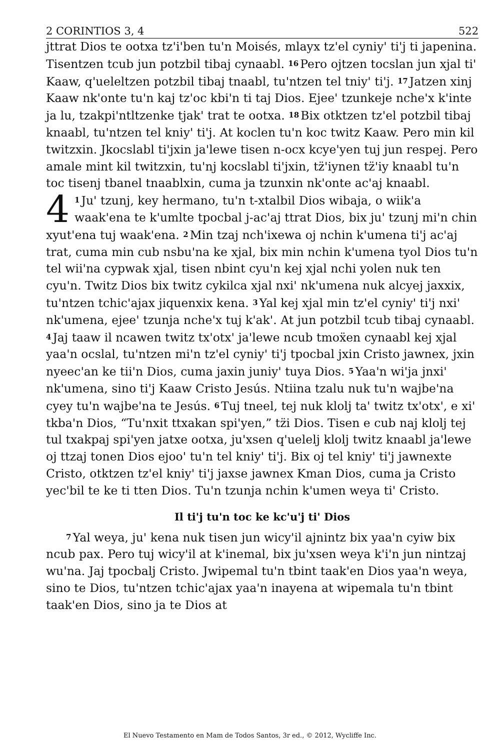2 CORINTIOS 3, 4 522
jttrat Dios te ootxa tz'i'ben tu'n Moisés, mlayx tz'el cyniy' ti'j ti japenina. Tisentzen tcub jun potzbil tibaj cynaabl. <sup>16</sup>Pero ojtzen tocslan jun xjal ti' Kaaw, q'ueleltzen potzbil tibaj tnaabl, tu'ntzen tel tniy' ti'j. <sup>17</sup>Jatzen xinj Kaaw nk'onte tu'n kaj tz'oc kbi'n ti taj Dios. Ejee' tzunkeje nche'x k'inte ja lu, tzakpi'ntltzenke tjak' trat te ootxa. <sup>18</sup>Bix otktzen tz'el potzbil tibaj knaabl, tu'ntzen tel kniy' ti'j. At koclen tu'n koc twitz Kaaw. Pero min kil twitzxin. Jkocslabl ti'jxin ja'lewe tisen n-ocx kcye'yen tuj jun respej. Pero amale mint kil twitzxin, tu'nj kocslabl ti'jxin, tz̈'iynen tz̈'iy knaabl tu'n toc tisenj tbanel tnaablxin, cuma ja tzunxin nk'onte ac'aj knaabl.
4<sup>1</sup>Ju' tzunj, key hermano, tu'n t-xtalbil Dios wibaja, o wiik'a waak'ena te k'umlte tpocbal j-ac'aj ttrat Dios, bix ju' tzunj mi'n chin xyut'ena tuj waak'ena. <sup>2</sup>Min tzaj nch'ixewa oj nchin k'umena ti'j ac'aj trat, cuma min cub nsbu'na ke xjal, bix min nchin k'umena tyol Dios tu'n tel wii'na cypwak xjal, tisen nbint cyu'n kej xjal nchi yolen nuk ten cyu'n. Twitz Dios bix twitz cykilca xjal nxi' nk'umena nuk alcyej jaxxix, tu'ntzen tchic'ajax jiquenxix kena. <sup>3</sup>Yal kej xjal min tz'el cyniy' ti'j nxi' nk'umena, ejee' tzunja nche'x tuj k'ak'. At jun potzbil tcub tibaj cynaabl. <sup>4</sup>Jaj taaw il ncawen twitz tx'otx' ja'lewe ncub tmoẍen cynaabl kej xjal yaa'n ocslal, tu'ntzen mi'n tz'el cyniy' ti'j tpocbal jxin Cristo jawnex, jxin nyeec'an ke tii'n Dios, cuma jaxin juniy' tuya Dios. <sup>5</sup>Yaa'n wi'ja jnxi' nk'umena, sino ti'j Kaaw Cristo Jesús. Ntiina tzalu nuk tu'n wajbe'na cyey tu'n wajbe'na te Jesús. <sup>6</sup>Tuj tneel, tej nuk klolj ta' twitz tx'otx', e xi' tkba'n Dios, “Tu'nxit ttxakan spi'yen,” tz̈i Dios. Tisen e cub naj klolj tej tul txakpaj spi'yen jatxe ootxa, ju'xsen q'uelelj klolj twitz knaabl ja'lewe oj ttzaj tonen Dios ejoo' tu'n tel kniy' ti'j. Bix oj tel kniy' ti'j jawnexte Cristo, otktzen tz'el kniy' ti'j jaxse jawnex Kman Dios, cuma ja Cristo yec'bil te ke ti tten Dios. Tu'n tzunja nchin k'umen weya ti' Cristo.
Il ti'j tu'n toc ke kc'u'j ti' Dios
<sup>7</sup> Yal weya, ju' kena nuk tisen jun wicy'il ajnintz bix yaa'n cyiw bix ncub pax. Pero tuj wicy'il at k'inemal, bix ju'xsen weya k'i'n jun nintzaj wu'na. Jaj tpocbalj Cristo. Jwipemal tu'n tbint taak'en Dios yaa'n weya, sino te Dios, tu'ntzen tchic'ajax yaa'n inayena at wipemala tu'n tbint taak'en Dios, sino ja te Dios at
El Nuevo Testamento en Mam de Todos Santos, 3r ed., © 2012, Wycliffe Inc.